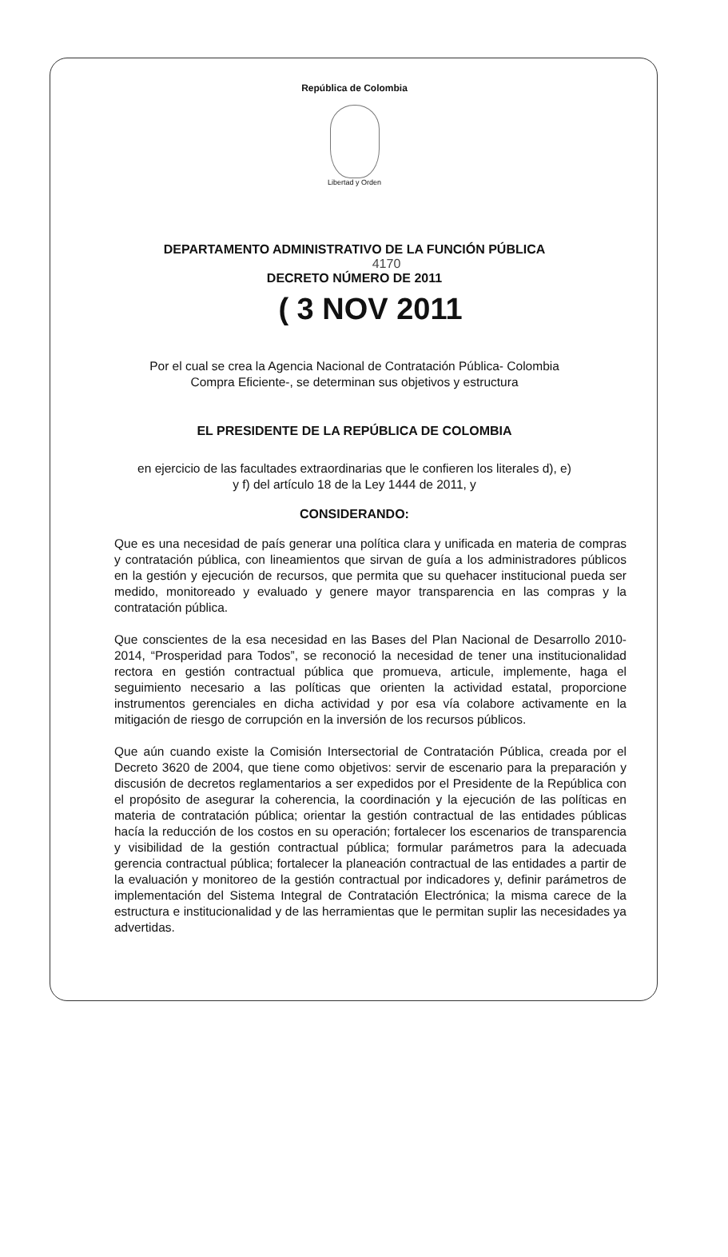República de Colombia
Libertad y Orden
DEPARTAMENTO ADMINISTRATIVO DE LA FUNCIÓN PÚBLICA
4170
DECRETO NÚMERO DE 2011
( 3 NOV 2011
Por el cual se crea la Agencia Nacional de Contratación Pública- Colombia
Compra Eficiente-, se determinan sus objetivos y estructura
EL PRESIDENTE DE LA REPÚBLICA DE COLOMBIA
en ejercicio de las facultades extraordinarias que le confieren los literales d), e)
y f) del artículo 18 de la Ley 1444 de 2011, y
CONSIDERANDO:
Que es una necesidad de país generar una política clara y unificada en materia de compras y contratación pública, con lineamientos que sirvan de guía a los administradores públicos en la gestión y ejecución de recursos, que permita que su quehacer institucional pueda ser medido, monitoreado y evaluado y genere mayor transparencia en las compras y la contratación pública.
Que conscientes de la esa necesidad en las Bases del Plan Nacional de Desarrollo 2010-2014, “Prosperidad para Todos”, se reconoció la necesidad de tener una institucionalidad rectora en gestión contractual pública que promueva, articule, implemente, haga el seguimiento necesario a las políticas que orienten la actividad estatal, proporcione instrumentos gerenciales en dicha actividad y por esa vía colabore activamente en la mitigación de riesgo de corrupción en la inversión de los recursos públicos.
Que aún cuando existe la Comisión Intersectorial de Contratación Pública, creada por el Decreto 3620 de 2004, que tiene como objetivos: servir de escenario para la preparación y discusión de decretos reglamentarios a ser expedidos por el Presidente de la República con el propósito de asegurar la coherencia, la coordinación y la ejecución de las políticas en materia de contratación pública; orientar la gestión contractual de las entidades públicas hacía la reducción de los costos en su operación; fortalecer los escenarios de transparencia y visibilidad de la gestión contractual pública; formular parámetros para la adecuada gerencia contractual pública; fortalecer la planeación contractual de las entidades a partir de la evaluación y monitoreo de la gestión contractual por indicadores y, definir parámetros de implementación del Sistema Integral de Contratación Electrónica; la misma carece de la estructura e institucionalidad y de las herramientas que le permitan suplir las necesidades ya advertidas.